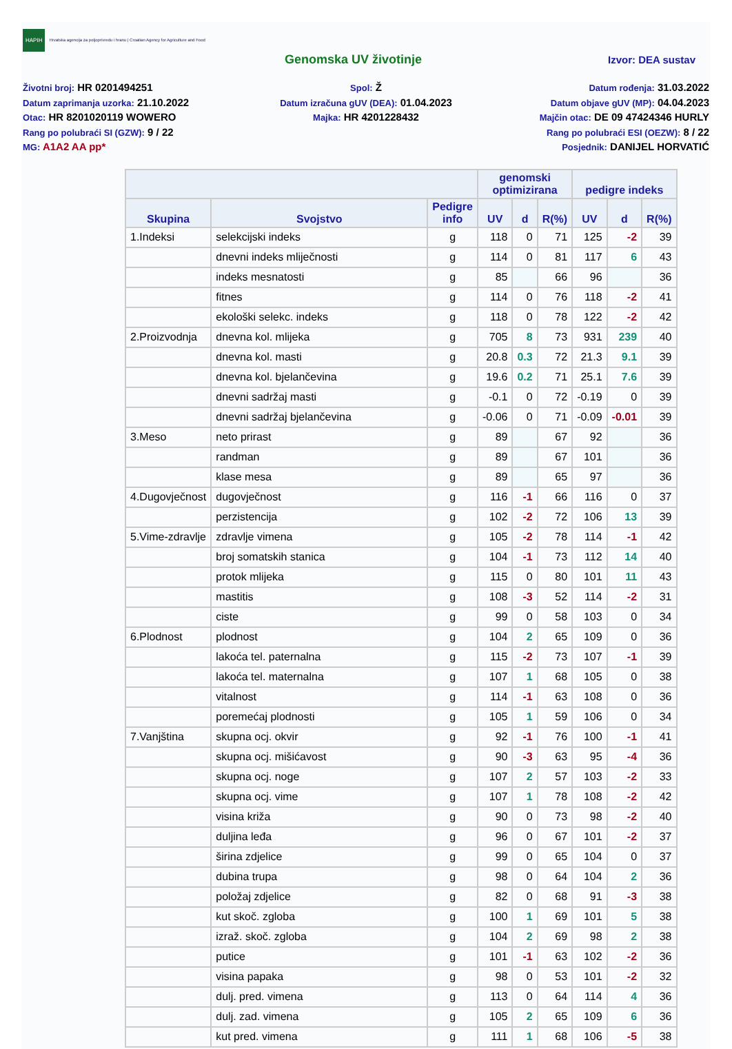HAPIH
Hrvatska agencija za poljoprivredu i hranu | Croatian Agency for Agriculture and Food
Genomska UV životinje
Izvor: DEA sustav
Životni broj: HR 0201494251
Datum zaprimanja uzorka: 21.10.2022
Otac: HR 8201020119 WOWERO
Rang po polubraći SI (GZW): 9 / 22
MG: A1A2 AA pp*
Spol: Ž
Datum izračuna gUV (DEA): 01.04.2023
Majka: HR 4201228432
Datum rođenja: 31.03.2022
Datum objave gUV (MP): 04.04.2023
Majčin otac: DE 09 47424346 HURLY
Rang po polubraći ESI (OEZW): 8 / 22
Posjednik: DANIJEL HORVATIĆ
| | | | genomski optimizirana | | | pedigre indeks | | |
| --- | --- | --- | --- | --- | --- | --- | --- | --- |
| Skupina | Svojstvo | Pedigre info | UV | d | R(%) | UV | d | R(%) |
| 1.Indeksi | selekcijski indeks | g | 118 | 0 | 71 | 125 | -2 | 39 |
| | dnevni indeks mliječnosti | g | 114 | 0 | 81 | 117 | 6 | 43 |
| | indeks mesnatosti | g | 85 | | 66 | 96 | | 36 |
| | fitnes | g | 114 | 0 | 76 | 118 | -2 | 41 |
| | ekološki selekc. indeks | g | 118 | 0 | 78 | 122 | -2 | 42 |
| 2.Proizvodnja | dnevna kol. mlijeka | g | 705 | 8 | 73 | 931 | 239 | 40 |
| | dnevna kol. masti | g | 20.8 | 0.3 | 72 | 21.3 | 9.1 | 39 |
| | dnevna kol. bjelančevina | g | 19.6 | 0.2 | 71 | 25.1 | 7.6 | 39 |
| | dnevni sadržaj masti | g | -0.1 | 0 | 72 | -0.19 | 0 | 39 |
| | dnevni sadržaj bjelančevina | g | -0.06 | 0 | 71 | -0.09 | -0.01 | 39 |
| 3.Meso | neto prirast | g | 89 | | 67 | 92 | | 36 |
| | randman | g | 89 | | 67 | 101 | | 36 |
| | klase mesa | g | 89 | | 65 | 97 | | 36 |
| 4.Dugovječnost | dugovječnost | g | 116 | -1 | 66 | 116 | 0 | 37 |
| | perzistencija | g | 102 | -2 | 72 | 106 | 13 | 39 |
| 5.Vime-zdravlje | zdravlje vimena | g | 105 | -2 | 78 | 114 | -1 | 42 |
| | broj somatskih stanica | g | 104 | -1 | 73 | 112 | 14 | 40 |
| | protok mlijeka | g | 115 | 0 | 80 | 101 | 11 | 43 |
| | mastitis | g | 108 | -3 | 52 | 114 | -2 | 31 |
| | ciste | g | 99 | 0 | 58 | 103 | 0 | 34 |
| 6.Plodnost | plodnost | g | 104 | 2 | 65 | 109 | 0 | 36 |
| | lakoća tel. paternalna | g | 115 | -2 | 73 | 107 | -1 | 39 |
| | lakoća tel. maternalna | g | 107 | 1 | 68 | 105 | 0 | 38 |
| | vitalnost | g | 114 | -1 | 63 | 108 | 0 | 36 |
| | poremećaj plodnosti | g | 105 | 1 | 59 | 106 | 0 | 34 |
| 7.Vanjština | skupna ocj. okvir | g | 92 | -1 | 76 | 100 | -1 | 41 |
| | skupna ocj. mišićavost | g | 90 | -3 | 63 | 95 | -4 | 36 |
| | skupna ocj. noge | g | 107 | 2 | 57 | 103 | -2 | 33 |
| | skupna ocj. vime | g | 107 | 1 | 78 | 108 | -2 | 42 |
| | visina križa | g | 90 | 0 | 73 | 98 | -2 | 40 |
| | duljina leđa | g | 96 | 0 | 67 | 101 | -2 | 37 |
| | širina zdjelice | g | 99 | 0 | 65 | 104 | 0 | 37 |
| | dubina trupa | g | 98 | 0 | 64 | 104 | 2 | 36 |
| | položaj zdjelice | g | 82 | 0 | 68 | 91 | -3 | 38 |
| | kut skoč. zgloba | g | 100 | 1 | 69 | 101 | 5 | 38 |
| | izraž. skoč. zgloba | g | 104 | 2 | 69 | 98 | 2 | 38 |
| | putice | g | 101 | -1 | 63 | 102 | -2 | 36 |
| | visina papaka | g | 98 | 0 | 53 | 101 | -2 | 32 |
| | dulj. pred. vimena | g | 113 | 0 | 64 | 114 | 4 | 36 |
| | dulj. zad. vimena | g | 105 | 2 | 65 | 109 | 6 | 36 |
| | kut pred. vimena | g | 111 | 1 | 68 | 106 | -5 | 38 |